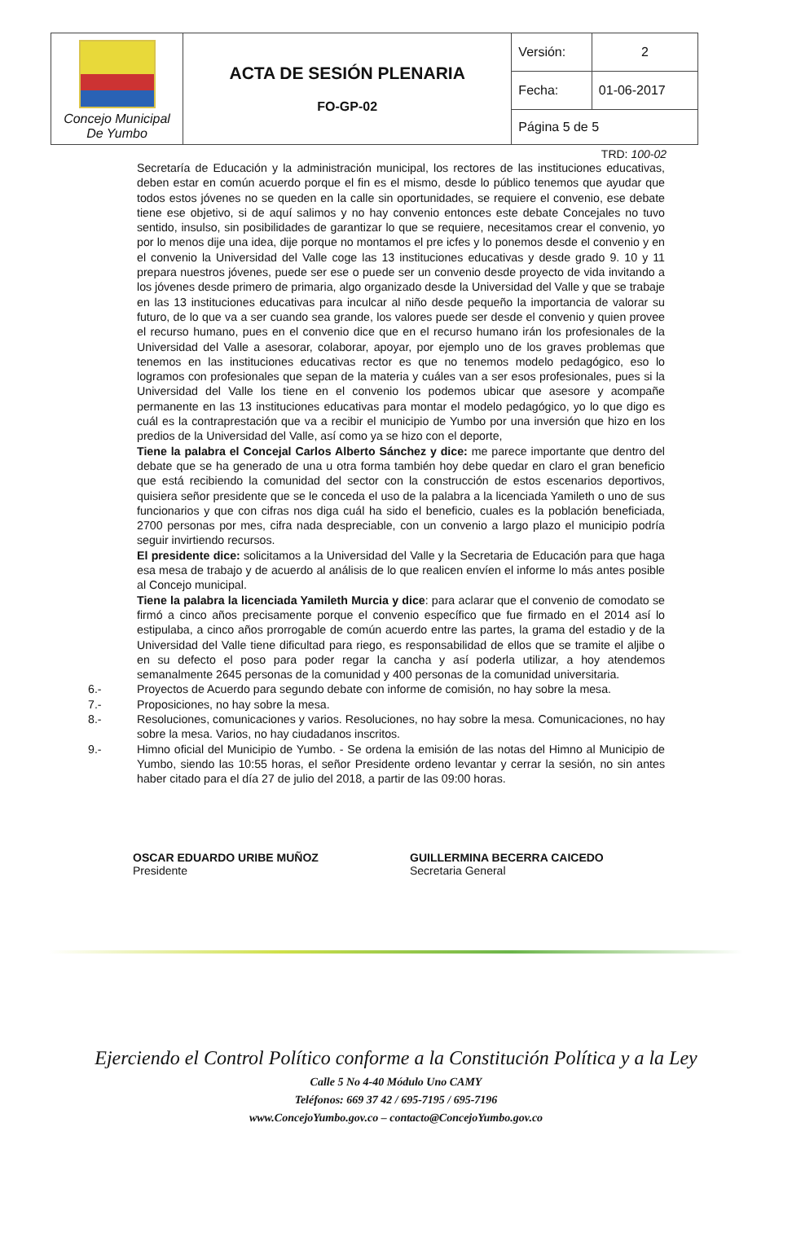| Concejo Municipal De Yumbo | ACTA DE SESIÓN PLENARIA FO-GP-02 | Versión: | 2 |
| | | Fecha: | 01-06-2017 |
| | | Página 5 de 5 | |
TRD: 100-02
Secretaría de Educación y la administración municipal, los rectores de las instituciones educativas, deben estar en común acuerdo porque el fin es el mismo, desde lo público tenemos que ayudar que todos estos jóvenes no se queden en la calle sin oportunidades, se requiere el convenio, ese debate tiene ese objetivo, si de aquí salimos y no hay convenio entonces este debate Concejales no tuvo sentido, insulso, sin posibilidades de garantizar lo que se requiere, necesitamos crear el convenio, yo por lo menos dije una idea, dije porque no montamos el pre icfes y lo ponemos desde el convenio y en el convenio la Universidad del Valle coge las 13 instituciones educativas y desde grado 9. 10 y 11 prepara nuestros jóvenes, puede ser ese o puede ser un convenio desde proyecto de vida invitando a los jóvenes desde primero de primaria, algo organizado desde la Universidad del Valle y que se trabaje en las 13 instituciones educativas para inculcar al niño desde pequeño la importancia de valorar su futuro, de lo que va a ser cuando sea grande, los valores puede ser desde el convenio y quien provee el recurso humano, pues en el convenio dice que en el recurso humano irán los profesionales de la Universidad del Valle a asesorar, colaborar, apoyar, por ejemplo uno de los graves problemas que tenemos en las instituciones educativas rector es que no tenemos modelo pedagógico, eso lo logramos con profesionales que sepan de la materia y cuáles van a ser esos profesionales, pues si la Universidad del Valle los tiene en el convenio los podemos ubicar que asesore y acompañe permanente en las 13 instituciones educativas para montar el modelo pedagógico, yo lo que digo es cuál es la contraprestación que va a recibir el municipio de Yumbo por una inversión que hizo en los predios de la Universidad del Valle, así como ya se hizo con el deporte,
Tiene la palabra el Concejal Carlos Alberto Sánchez y dice: me parece importante que dentro del debate que se ha generado de una u otra forma también hoy debe quedar en claro el gran beneficio que está recibiendo la comunidad del sector con la construcción de estos escenarios deportivos, quisiera señor presidente que se le conceda el uso de la palabra a la licenciada Yamileth o uno de sus funcionarios y que con cifras nos diga cuál ha sido el beneficio, cuales es la población beneficiada, 2700 personas por mes, cifra nada despreciable, con un convenio a largo plazo el municipio podría seguir invirtiendo recursos.
El presidente dice: solicitamos a la Universidad del Valle y la Secretaria de Educación para que haga esa mesa de trabajo y de acuerdo al análisis de lo que realicen envíen el informe lo más antes posible al Concejo municipal.
Tiene la palabra la licenciada Yamileth Murcia y dice: para aclarar que el convenio de comodato se firmó a cinco años precisamente porque el convenio específico que fue firmado en el 2014 así lo estipulaba, a cinco años prorrogable de común acuerdo entre las partes, la grama del estadio y de la Universidad del Valle tiene dificultad para riego, es responsabilidad de ellos que se tramite el aljibe o en su defecto el poso para poder regar la cancha y así poderla utilizar, a hoy atendemos semanalmente 2645 personas de la comunidad y 400 personas de la comunidad universitaria.
6.- Proyectos de Acuerdo para segundo debate con informe de comisión, no hay sobre la mesa.
7.- Proposiciones, no hay sobre la mesa.
8.- Resoluciones, comunicaciones y varios. Resoluciones, no hay sobre la mesa. Comunicaciones, no hay sobre la mesa. Varios, no hay ciudadanos inscritos.
9.- Himno oficial del Municipio de Yumbo. - Se ordena la emisión de las notas del Himno al Municipio de Yumbo, siendo las 10:55 horas, el señor Presidente ordeno levantar y cerrar la sesión, no sin antes haber citado para el día 27 de julio del 2018, a partir de las 09:00 horas.
OSCAR EDUARDO URIBE MUÑOZ
Presidente
GUILLERMINA BECERRA CAICEDO
Secretaria General
Ejerciendo el Control Político conforme a la Constitución Política y a la Ley
Calle 5 No 4-40 Módulo Uno CAMY
Teléfonos: 669 37 42 / 695-7195 / 695-7196
www.ConcejoYumbo.gov.co – contacto@ConcejoYumbo.gov.co